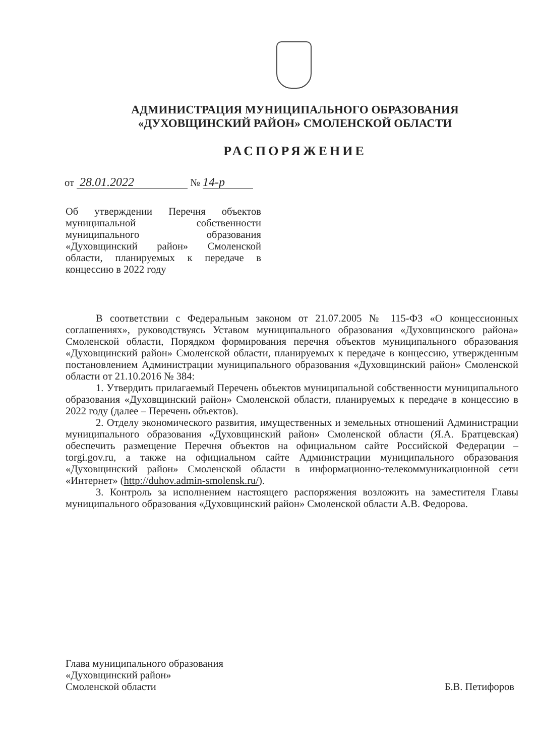АДМИНИСТРАЦИЯ МУНИЦИПАЛЬНОГО ОБРАЗОВАНИЯ
«ДУХОВЩИНСКИЙ РАЙОН» СМОЛЕНСКОЙ ОБЛАСТИ
РАСПОРЯЖЕНИЕ
от 28.01.2022 № 14-р
Об утверждении Перечня объектов муниципальной собственности муниципального образования «Духовщинский район» Смоленской области, планируемых к передаче в концессию в 2022 году
В соответствии с Федеральным законом от 21.07.2005 № 115-ФЗ «О концессионных соглашениях», руководствуясь Уставом муниципального образования «Духовщинского района» Смоленской области, Порядком формирования перечня объектов муниципального образования «Духовщинский район» Смоленской области, планируемых к передаче в концессию, утвержденным постановлением Администрации муниципального образования «Духовщинский район» Смоленской области от 21.10.2016 № 384:
1. Утвердить прилагаемый Перечень объектов муниципальной собственности муниципального образования «Духовщинский район» Смоленской области, планируемых к передаче в концессию в 2022 году (далее – Перечень объектов).
2. Отделу экономического развития, имущественных и земельных отношений Администрации муниципального образования «Духовщинский район» Смоленской области (Я.А. Братцевская) обеспечить размещение Перечня объектов на официальном сайте Российской Федерации – torgi.gov.ru, а также на официальном сайте Администрации муниципального образования «Духовщинский район» Смоленской области в информационно-телекоммуникационной сети «Интернет» (http://duhov.admin-smolensk.ru/).
3. Контроль за исполнением настоящего распоряжения возложить на заместителя Главы муниципального образования «Духовщинский район» Смоленской области А.В. Федорова.
Глава муниципального образования
«Духовщинский район»
Смоленской области
Б.В. Петифоров